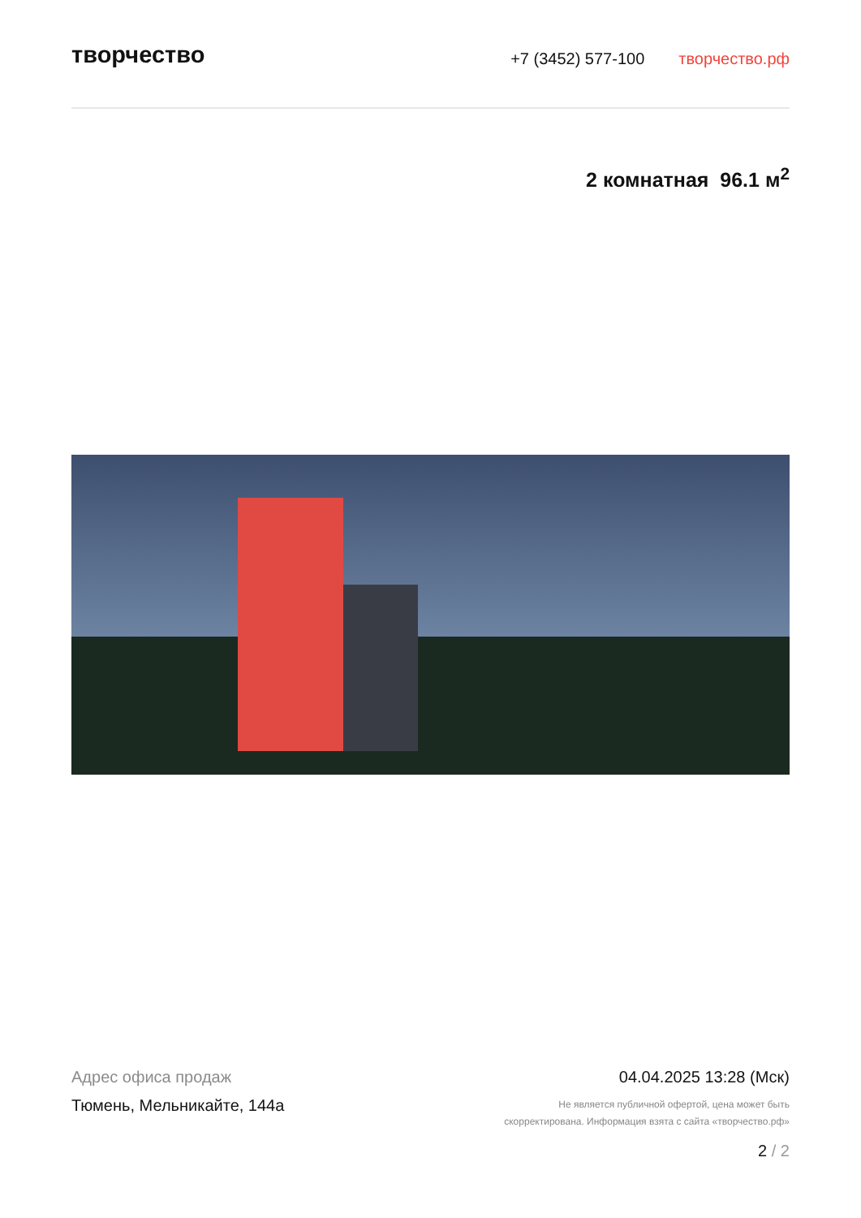творчество
+7 (3452) 577-100 творчество.рф
2 комнатная 96.1 м<sup>2</sup>
Адрес офиса продаж
Тюмень, Мельникайте, 144а
04.04.2025 13:28 (Мск)
Не является публичной офертой, цена может быть
скорректирована. Информация взята с сайта «творчество.рф»
2 / 2